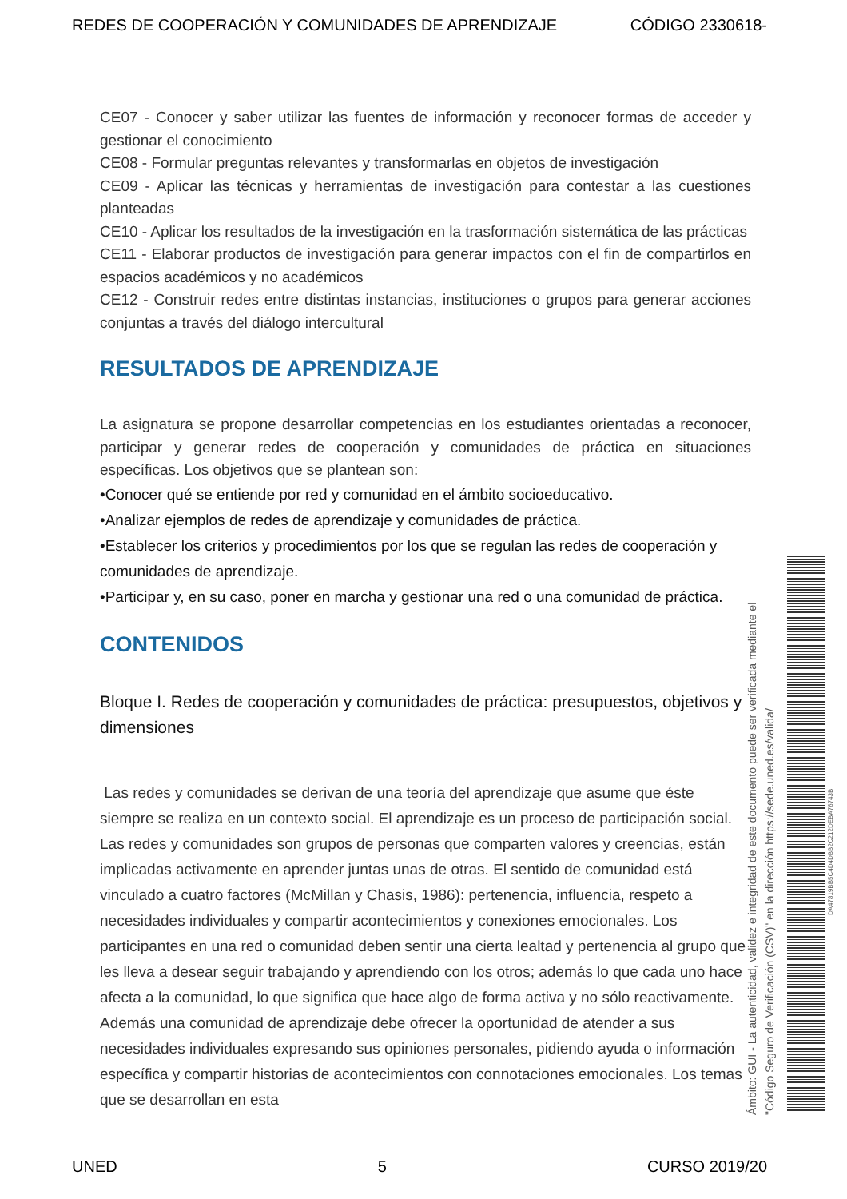REDES DE COOPERACIÓN Y COMUNIDADES DE APRENDIZAJE CÓDIGO 2330618-
CE07 - Conocer y saber utilizar las fuentes de información y reconocer formas de acceder y gestionar el conocimiento
CE08 - Formular preguntas relevantes y transformarlas en objetos de investigación
CE09 - Aplicar las técnicas y herramientas de investigación para contestar a las cuestiones planteadas
CE10 - Aplicar los resultados de la investigación en la trasformación sistemática de las prácticas
CE11 - Elaborar productos de investigación para generar impactos con el fin de compartirlos en espacios académicos y no académicos
CE12 - Construir redes entre distintas instancias, instituciones o grupos para generar acciones conjuntas a través del diálogo intercultural
RESULTADOS DE APRENDIZAJE
La asignatura se propone desarrollar competencias en los estudiantes orientadas a reconocer, participar y generar redes de cooperación y comunidades de práctica en situaciones específicas. Los objetivos que se plantean son:
•Conocer qué se entiende por red y comunidad en el ámbito socioeducativo.
•Analizar ejemplos de redes de aprendizaje y comunidades de práctica.
•Establecer los criterios y procedimientos por los que se regulan las redes de cooperación y comunidades de aprendizaje.
•Participar y, en su caso, poner en marcha y gestionar una red o una comunidad de práctica.
CONTENIDOS
Bloque I. Redes de cooperación y comunidades de práctica: presupuestos, objetivos y dimensiones
Las redes y comunidades se derivan de una teoría del aprendizaje que asume que éste siempre se realiza en un contexto social. El aprendizaje es un proceso de participación social. Las redes y comunidades son grupos de personas que comparten valores y creencias, están implicadas activamente en aprender juntas unas de otras. El sentido de comunidad está vinculado a cuatro factores (McMillan y Chasis, 1986): pertenencia, influencia, respeto a necesidades individuales y compartir acontecimientos y conexiones emocionales. Los participantes en una red o comunidad deben sentir una cierta lealtad y pertenencia al grupo que les lleva a desear seguir trabajando y aprendiendo con los otros; además lo que cada uno hace afecta a la comunidad, lo que significa que hace algo de forma activa y no sólo reactivamente. Además una comunidad de aprendizaje debe ofrecer la oportunidad de atender a sus necesidades individuales expresando sus opiniones personales, pidiendo ayuda o información específica y compartir historias de acontecimientos con connotaciones emocionales. Los temas que se desarrollan en esta
Ámbito: GUI - La autenticidad, validez e integridad de este documento puede ser verificada mediante el "Código Seguro de Verificación (CSV)" en la dirección https://sede.uned.es/valida/
DA47819BB5C4D4DBB2C212DEBA76743B
UNED 5 CURSO 2019/20